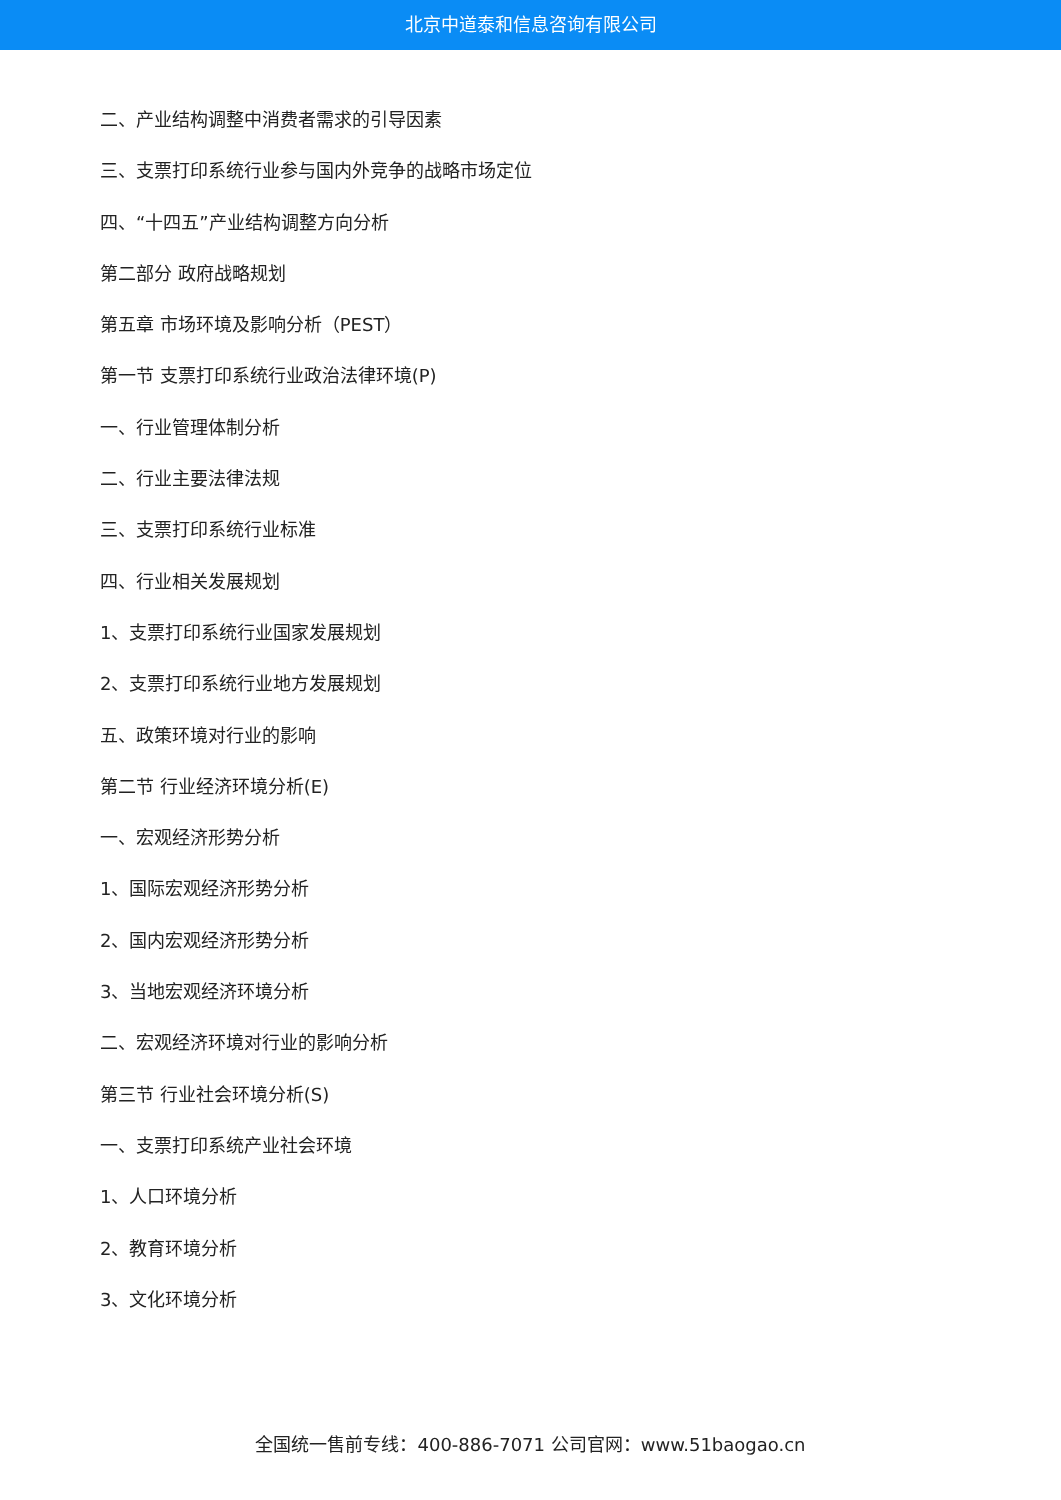北京中道泰和信息咨询有限公司
二、产业结构调整中消费者需求的引导因素
三、支票打印系统行业参与国内外竞争的战略市场定位
四、“十四五”产业结构调整方向分析
第二部分 政府战略规划
第五章 市场环境及影响分析（PEST）
第一节 支票打印系统行业政治法律环境(P)
一、行业管理体制分析
二、行业主要法律法规
三、支票打印系统行业标准
四、行业相关发展规划
1、支票打印系统行业国家发展规划
2、支票打印系统行业地方发展规划
五、政策环境对行业的影响
第二节 行业经济环境分析(E)
一、宏观经济形势分析
1、国际宏观经济形势分析
2、国内宏观经济形势分析
3、当地宏观经济环境分析
二、宏观经济环境对行业的影响分析
第三节 行业社会环境分析(S)
一、支票打印系统产业社会环境
1、人口环境分析
2、教育环境分析
3、文化环境分析
全国统一售前专线：400-886-7071 公司官网：www.51baogao.cn